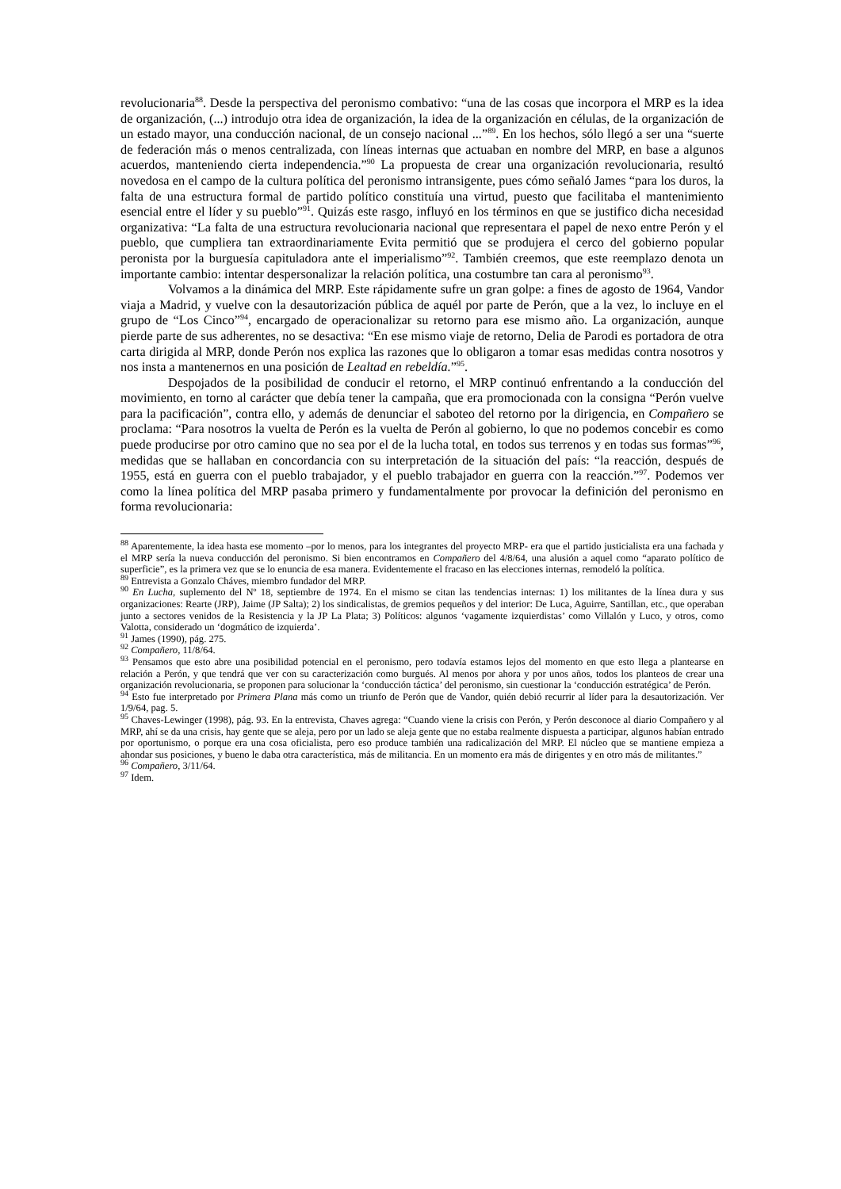revolucionaria<sup>88</sup>. Desde la perspectiva del peronismo combativo: “una de las cosas que incorpora el MRP es la idea de organización, (...) introdujo otra idea de organización, la idea de la organización en células, de la organización de un estado mayor, una conducción nacional, de un consejo nacional ...”<sup>89</sup>. En los hechos, sólo llegó a ser una “suerte de federación más o menos centralizada, con líneas internas que actuaban en nombre del MRP, en base a algunos acuerdos, manteniendo cierta independencia.”<sup>90</sup> La propuesta de crear una organización revolucionaria, resultó novedosa en el campo de la cultura política del peronismo intransigente, pues cómo señaló James “para los duros, la falta de una estructura formal de partido político constituía una virtud, puesto que facilitaba el mantenimiento esencial entre el líder y su pueblo”<sup>91</sup>. Quizás este rasgo, influyó en los términos en que se justifico dicha necesidad organizativa: “La falta de una estructura revolucionaria nacional que representara el papel de nexo entre Perón y el pueblo, que cumpliera tan extraordinariamente Evita permitió que se produjera el cerco del gobierno popular peronista por la burguesía capituladora ante el imperialismo”<sup>92</sup>. También creemos, que este reemplazo denota un importante cambio: intentar despersonalizar la relación política, una costumbre tan cara al peronismo<sup>93</sup>.
Volvamos a la dinámica del MRP. Este rápidamente sufre un gran golpe: a fines de agosto de 1964, Vandor viaja a Madrid, y vuelve con la desautorización pública de aquél por parte de Perón, que a la vez, lo incluye en el grupo de “Los Cinco”<sup>94</sup>, encargado de operacionalizar su retorno para ese mismo año. La organización, aunque pierde parte de sus adherentes, no se desactiva: “En ese mismo viaje de retorno, Delia de Parodi es portadora de otra carta dirigida al MRP, donde Perón nos explica las razones que lo obligaron a tomar esas medidas contra nosotros y nos insta a mantenernos en una posición de Lealtad en rebeldía.”<sup>95</sup>.
Despojados de la posibilidad de conducir el retorno, el MRP continuó enfrentando a la conducción del movimiento, en torno al carácter que debía tener la campaña, que era promocionada con la consigna “Perón vuelve para la pacificación”, contra ello, y además de denunciar el saboteo del retorno por la dirigencia, en Compañero se proclama: “Para nosotros la vuelta de Perón es la vuelta de Perón al gobierno, lo que no podemos concebir es como puede producirse por otro camino que no sea por el de la lucha total, en todos sus terrenos y en todas sus formas”<sup>96</sup>, medidas que se hallaban en concordancia con su interpretación de la situación del país: “la reacción, después de 1955, está en guerra con el pueblo trabajador, y el pueblo trabajador en guerra con la reacción.”<sup>97</sup>. Podemos ver como la línea política del MRP pasaba primero y fundamentalmente por provocar la definición del peronismo en forma revolucionaria:
<sup>88</sup> Aparentemente, la idea hasta ese momento –por lo menos, para los integrantes del proyecto MRP- era que el partido justicialista era una fachada y el MRP sería la nueva conducción del peronismo. Si bien encontramos en Compañero del 4/8/64, una alusión a aquel como “aparato político de superficie”, es la primera vez que se lo enuncia de esa manera. Evidentemente el fracaso en las elecciones internas, remodeló la política.
<sup>89</sup> Entrevista a Gonzalo Cháves, miembro fundador del MRP.
<sup>90</sup> En Lucha, suplemento del Nº 18, septiembre de 1974. En el mismo se citan las tendencias internas: 1) los militantes de la línea dura y sus organizaciones: Rearte (JRP), Jaime (JP Salta); 2) los sindicalistas, de gremios pequeños y del interior: De Luca, Aguirre, Santillan, etc., que operaban junto a sectores venidos de la Resistencia y la JP La Plata; 3) Políticos: algunos ‘vagamente izquierdistas’ como Villalón y Luco, y otros, como Valotta, considerado un ‘dogmático de izquierda’.
<sup>91</sup> James (1990), pág. 275.
<sup>92</sup> Compañero, 11/8/64.
<sup>93</sup> Pensamos que esto abre una posibilidad potencial en el peronismo, pero todavía estamos lejos del momento en que esto llega a plantearse en relación a Perón, y que tendrá que ver con su caracterización como burgués. Al menos por ahora y por unos años, todos los planteos de crear una organización revolucionaria, se proponen para solucionar la ‘conducción táctica’ del peronismo, sin cuestionar la ‘conducción estratégica’ de Perón.
<sup>94</sup> Esto fue interpretado por Primera Plana más como un triunfo de Perón que de Vandor, quién debió recurrir al líder para la desautorización. Ver 1/9/64, pag. 5.
<sup>95</sup> Chaves-Lewinger (1998), pág. 93. En la entrevista, Chaves agrega: “Cuando viene la crisis con Perón, y Perón desconoce al diario Compañero y al MRP, ahí se da una crisis, hay gente que se aleja, pero por un lado se aleja gente que no estaba realmente dispuesta a participar, algunos habían entrado por oportunismo, o porque era una cosa oficialista, pero eso produce también una radicalización del MRP. El núcleo que se mantiene empieza a ahondar sus posiciones, y bueno le daba otra característica, más de militancia. En un momento era más de dirigentes y en otro más de militantes.”
<sup>96</sup> Compañero, 3/11/64.
<sup>97</sup> Idem.